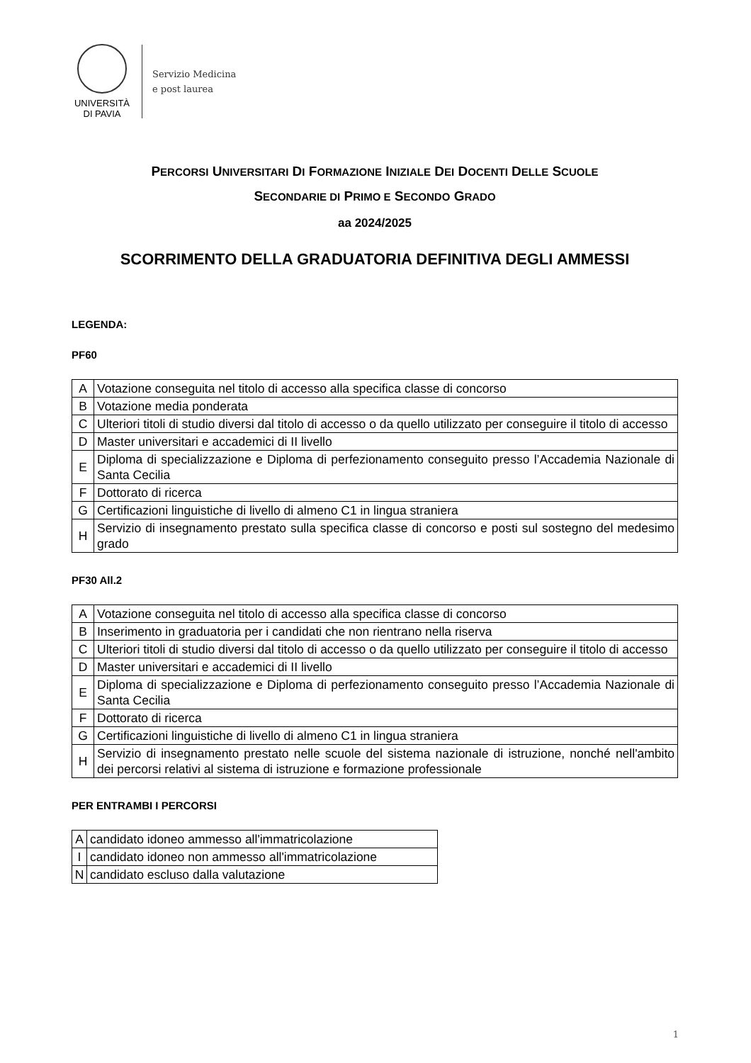UNIVERSITÀ
DI PAVIA
Servizio Medicina
e post laurea
PERCORSI UNIVERSITARI DI FORMAZIONE INIZIALE DEI DOCENTI DELLE SCUOLE
SECONDARIE DI PRIMO E SECONDO GRADO
aa 2024/2025
SCORRIMENTO DELLA GRADUATORIA DEFINITIVA DEGLI AMMESSI
LEGENDA:
PF60
| A | Votazione conseguita nel titolo di accesso alla specifica classe di concorso |
| B | Votazione media ponderata |
| C | Ulteriori titoli di studio diversi dal titolo di accesso o da quello utilizzato per conseguire il titolo di accesso |
| D | Master universitari e accademici di II livello |
| E | Diploma di specializzazione e Diploma di perfezionamento conseguito presso l’Accademia Nazionale di Santa Cecilia |
| F | Dottorato di ricerca |
| G | Certificazioni linguistiche di livello di almeno C1 in lingua straniera |
| H | Servizio di insegnamento prestato sulla specifica classe di concorso e posti sul sostegno del medesimo grado |
PF30 All.2
| A | Votazione conseguita nel titolo di accesso alla specifica classe di concorso |
| B | Inserimento in graduatoria per i candidati che non rientrano nella riserva |
| C | Ulteriori titoli di studio diversi dal titolo di accesso o da quello utilizzato per conseguire il titolo di accesso |
| D | Master universitari e accademici di II livello |
| E | Diploma di specializzazione e Diploma di perfezionamento conseguito presso l’Accademia Nazionale di Santa Cecilia |
| F | Dottorato di ricerca |
| G | Certificazioni linguistiche di livello di almeno C1 in lingua straniera |
| H | Servizio di insegnamento prestato nelle scuole del sistema nazionale di istruzione, nonché nell'ambito dei percorsi relativi al sistema di istruzione e formazione professionale |
PER ENTRAMBI I PERCORSI
| A | candidato idoneo ammesso all'immatricolazione |
| I | candidato idoneo non ammesso all'immatricolazione |
| N | candidato escluso dalla valutazione |
1